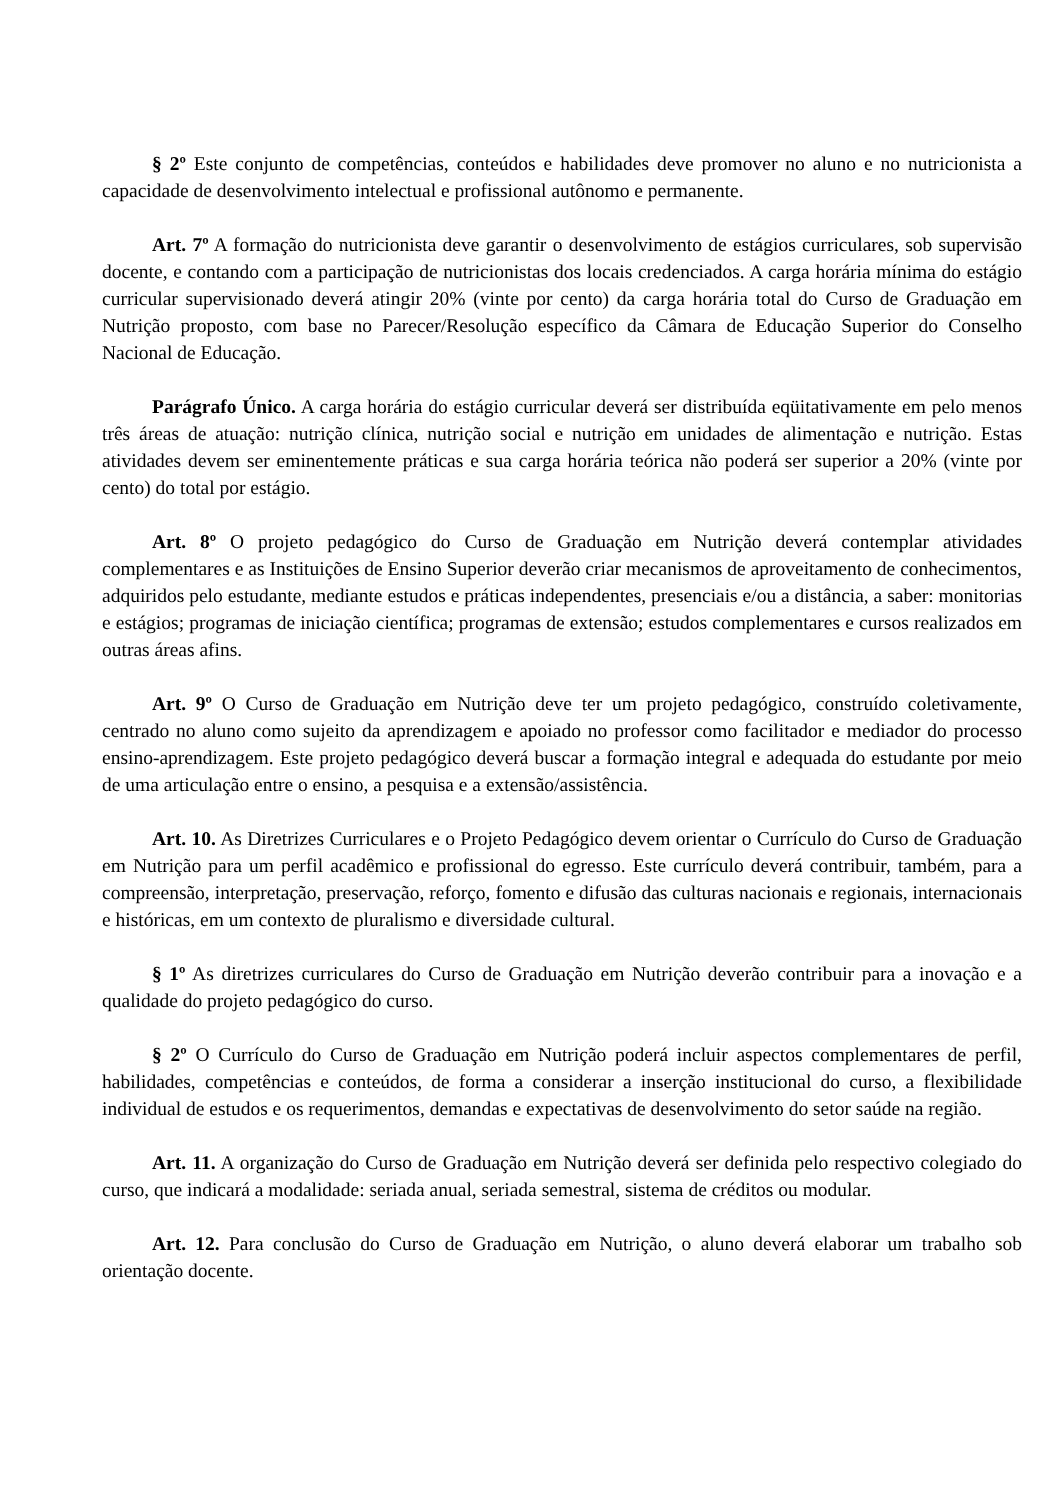§ 2º Este conjunto de competências, conteúdos e habilidades deve promover no aluno e no nutricionista a capacidade de desenvolvimento intelectual e profissional autônomo e permanente.
Art. 7º A formação do nutricionista deve garantir o desenvolvimento de estágios curriculares, sob supervisão docente, e contando com a participação de nutricionistas dos locais credenciados. A carga horária mínima do estágio curricular supervisionado deverá atingir 20% (vinte por cento) da carga horária total do Curso de Graduação em Nutrição proposto, com base no Parecer/Resolução específico da Câmara de Educação Superior do Conselho Nacional de Educação.
Parágrafo Único. A carga horária do estágio curricular deverá ser distribuída eqüitativamente em pelo menos três áreas de atuação: nutrição clínica, nutrição social e nutrição em unidades de alimentação e nutrição. Estas atividades devem ser eminentemente práticas e sua carga horária teórica não poderá ser superior a 20% (vinte por cento) do total por estágio.
Art. 8º O projeto pedagógico do Curso de Graduação em Nutrição deverá contemplar atividades complementares e as Instituições de Ensino Superior deverão criar mecanismos de aproveitamento de conhecimentos, adquiridos pelo estudante, mediante estudos e práticas independentes, presenciais e/ou a distância, a saber: monitorias e estágios; programas de iniciação científica; programas de extensão; estudos complementares e cursos realizados em outras áreas afins.
Art. 9º O Curso de Graduação em Nutrição deve ter um projeto pedagógico, construído coletivamente, centrado no aluno como sujeito da aprendizagem e apoiado no professor como facilitador e mediador do processo ensino-aprendizagem. Este projeto pedagógico deverá buscar a formação integral e adequada do estudante por meio de uma articulação entre o ensino, a pesquisa e a extensão/assistência.
Art. 10. As Diretrizes Curriculares e o Projeto Pedagógico devem orientar o Currículo do Curso de Graduação em Nutrição para um perfil acadêmico e profissional do egresso. Este currículo deverá contribuir, também, para a compreensão, interpretação, preservação, reforço, fomento e difusão das culturas nacionais e regionais, internacionais e históricas, em um contexto de pluralismo e diversidade cultural.
§ 1º As diretrizes curriculares do Curso de Graduação em Nutrição deverão contribuir para a inovação e a qualidade do projeto pedagógico do curso.
§ 2º O Currículo do Curso de Graduação em Nutrição poderá incluir aspectos complementares de perfil, habilidades, competências e conteúdos, de forma a considerar a inserção institucional do curso, a flexibilidade individual de estudos e os requerimentos, demandas e expectativas de desenvolvimento do setor saúde na região.
Art. 11. A organização do Curso de Graduação em Nutrição deverá ser definida pelo respectivo colegiado do curso, que indicará a modalidade: seriada anual, seriada semestral, sistema de créditos ou modular.
Art. 12. Para conclusão do Curso de Graduação em Nutrição, o aluno deverá elaborar um trabalho sob orientação docente.